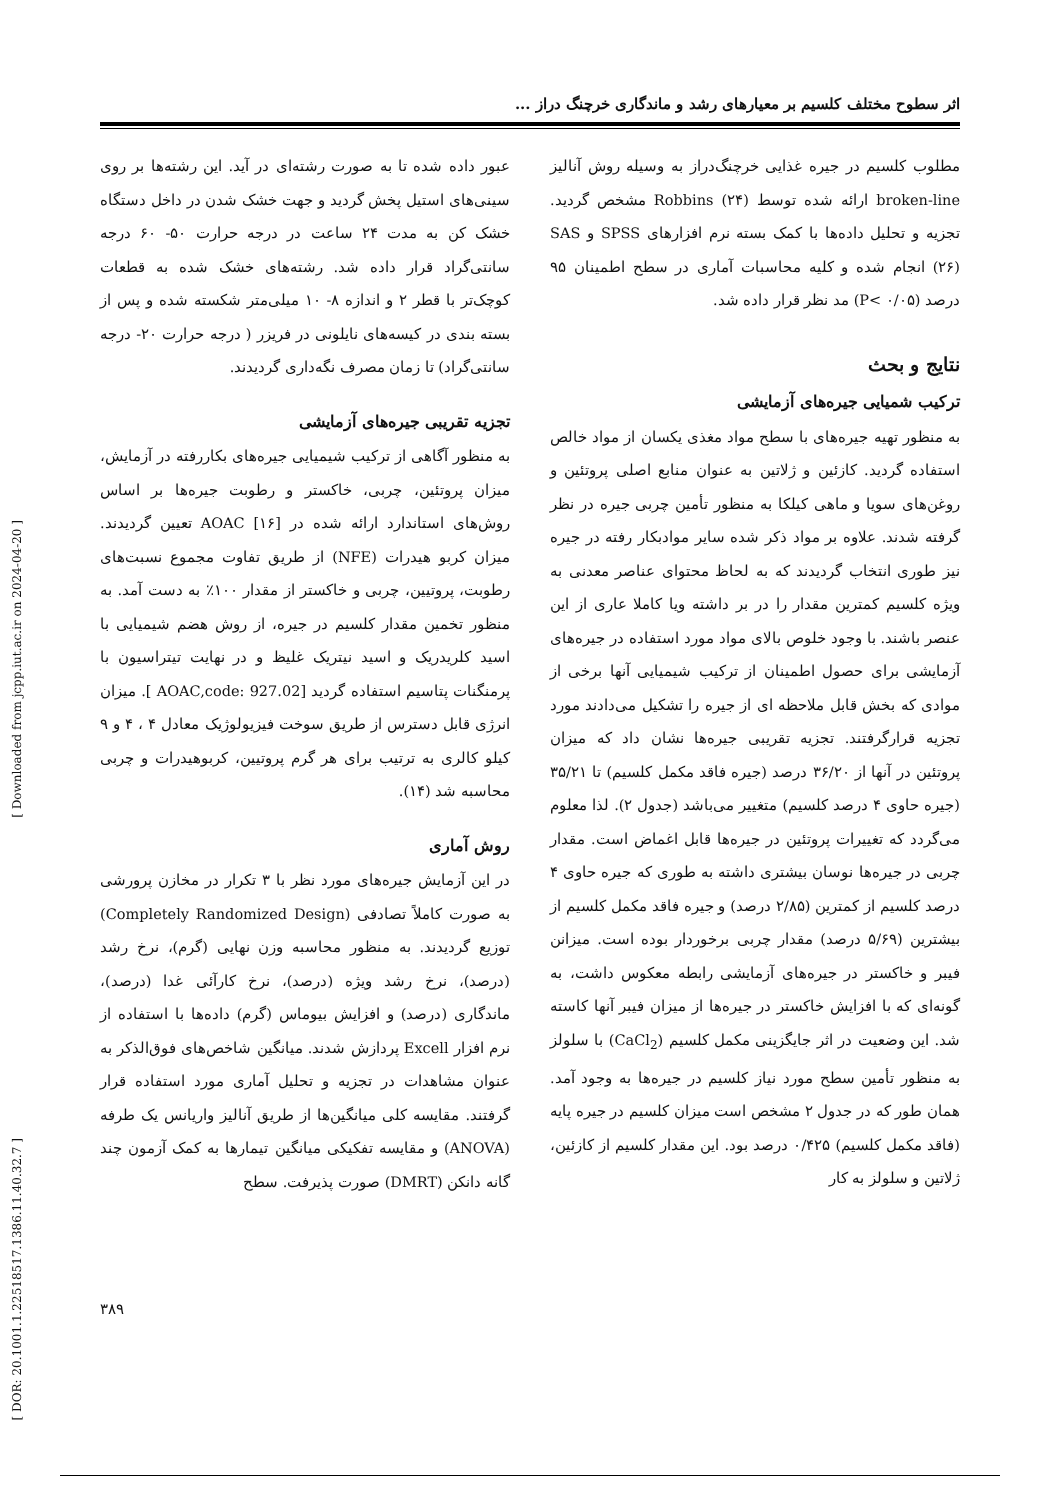اثر سطوح مختلف کلسیم بر معیارهای رشد و ماندگاری خرچنگ دراز ...
عبور داده شده تا به صورت رشته‌ای در آید. این رشته‌ها بر روی سینی‌های استیل پخش گردید و جهت خشک شدن در داخل دستگاه خشک کن به مدت ۲۴ ساعت در درجه حرارت ۵۰- ۶۰ درجه سانتی‌گراد قرار داده شد. رشته‌های خشک شده به قطعات کوچک‌تر با قطر ۲ و اندازه ۸- ۱۰ میلی‌متر شکسته شده و پس از بسته بندی در کیسه‌های نایلونی در فریزر ( درجه حرارت ۲۰- درجه سانتی‌گراد) تا زمان مصرف نگه‌داری گردیدند.
تجزیه تقریبی جیره‌های آزمایشی
به منظور آگاهی از ترکیب شیمیایی جیره‌های بکاررفته در آزمایش، میزان پروتئین، چربی، خاکستر و رطوبت جیره‌ها بر اساس روش‌های استاندارد ارائه شده در AOAC [۱۶] تعیین گردیدند. میزان کربو هیدرات (NFE) از طریق تفاوت مجموع نسبت‌های رطوبت، پروتیین، چربی و خاکستر از مقدار ۱۰۰٪ به دست آمد. به منظور تخمین مقدار کلسیم در جیره، از روش هضم شیمیایی با اسید کلریدریک و اسید نیتریک غلیظ و در نهایت تیتراسیون با پرمنگنات پتاسیم استفاده گردید [AOAC,code: 927.02 ]. میزان انرژی قابل دسترس از طریق سوخت فیزیولوژیک معادل ۴ ، ۴ و ۹ کیلو کالری به ترتیب برای هر گرم پروتیین، کربوهیدرات و چربی محاسبه شد (۱۴).
روش آماری
در این آزمایش جیره‌های مورد نظر با ۳ تکرار در مخازن پرورشی به صورت کاملاً تصادفی (Completely Randomized Design) توزیع گردیدند. به منظور محاسبه وزن نهایی (گرم)، نرخ رشد (درصد)، نرخ رشد ویژه (درصد)، نرخ کارآئی غدا (درصد)، ماندگاری (درصد) و افزایش بیوماس (گرم) داده‌ها با استفاده از نرم افزار Excell پردازش شدند. میانگین شاخص‌های فوق‌الذکر به عنوان مشاهدات در تجزیه و تحلیل آماری مورد استفاده قرار گرفتند. مقایسه کلی میانگین‌ها از طریق آنالیز واریانس یک طرفه (ANOVA) و مقایسه تفکیکی میانگین تیمارها به کمک آزمون چند گانه دانکن (DMRT) صورت پذیرفت. سطح
مطلوب کلسیم در جیره غذایی خرچنگ‌دراز به وسیله روش آنالیز broken-line ارائه شده توسط Robbins (۲۴) مشخص گردید. تجزیه و تحلیل داده‌ها با کمک بسته نرم افزارهای SPSS و SAS (۲۶) انجام شده و کلیه محاسبات آماری در سطح اطمینان ۹۵ درصد (P< ۰/۰۵) مد نظر قرار داده شد.
نتایج و بحث
ترکیب شمیایی جیره‌های آزمایشی
به منظور تهیه جیره‌های با سطح مواد مغذی یکسان از مواد خالص استفاده گردید. کازئین و ژلاتین به عنوان منابع اصلی پروتئین و روغن‌های سویا و ماهی کیلکا به منظور تأمین چربی جیره در نظر گرفته شدند. علاوه بر مواد ذکر شده سایر موادبکار رفته در جیره نیز طوری انتخاب گردیدند که به لحاظ محتوای عناصر معدنی به ویژه کلسیم کمترین مقدار را در بر داشته ویا کاملا عاری از این عنصر باشند. با وجود خلوص بالای مواد مورد استفاده در جیره‌های آزمایشی برای حصول اطمینان از ترکیب شیمیایی آنها برخی از موادی که بخش قابل ملاحظه ای از جیره را تشکیل می‌دادند مورد تجزیه قرارگرفتند. تجزیه تقریبی جیره‌ها نشان داد که میزان پروتئین در آنها از ۳۶/۲۰ درصد (جیره فاقد مکمل کلسیم) تا ۳۵/۲۱ (جیره حاوی ۴ درصد کلسیم) متغییر می‌باشد (جدول ۲). لذا معلوم می‌گردد که تغییرات پروتئین در جیره‌ها قابل اغماض است. مقدار چربی در جیره‌ها نوسان بیشتری داشته به طوری که جیره حاوی ۴ درصد کلسیم از کمترین (۲/۸۵ درصد) و جیره فاقد مکمل کلسیم از بیشترین (۵/۶۹ درصد) مقدار چربی برخوردار بوده است. میزانن فیبر و خاکستر در جیره‌های آزمایشی رابطه معکوس داشت، به گونه‌ای که با افزایش خاکستر در جیره‌ها از میزان فیبر آنها کاسته شد. این وضعیت در اثر جایگزینی مکمل کلسیم (CaCl<sub>2</sub>) با سلولز به منظور تأمین سطح مورد نیاز کلسیم در جیره‌ها به وجود آمد. همان طور که در جدول ۲ مشخص است میزان کلسیم در جیره پایه (فاقد مکمل کلسیم) ۰/۴۲۵ درصد بود. این مقدار کلسیم از کازئین، ژلاتین و سلولز به کار
[ Downloaded from jcpp.iut.ac.ir on 2024-04-20 ]
[ DOR: 20.1001.1.22518517.1386.11.40.32.7 ]
۳۸۹